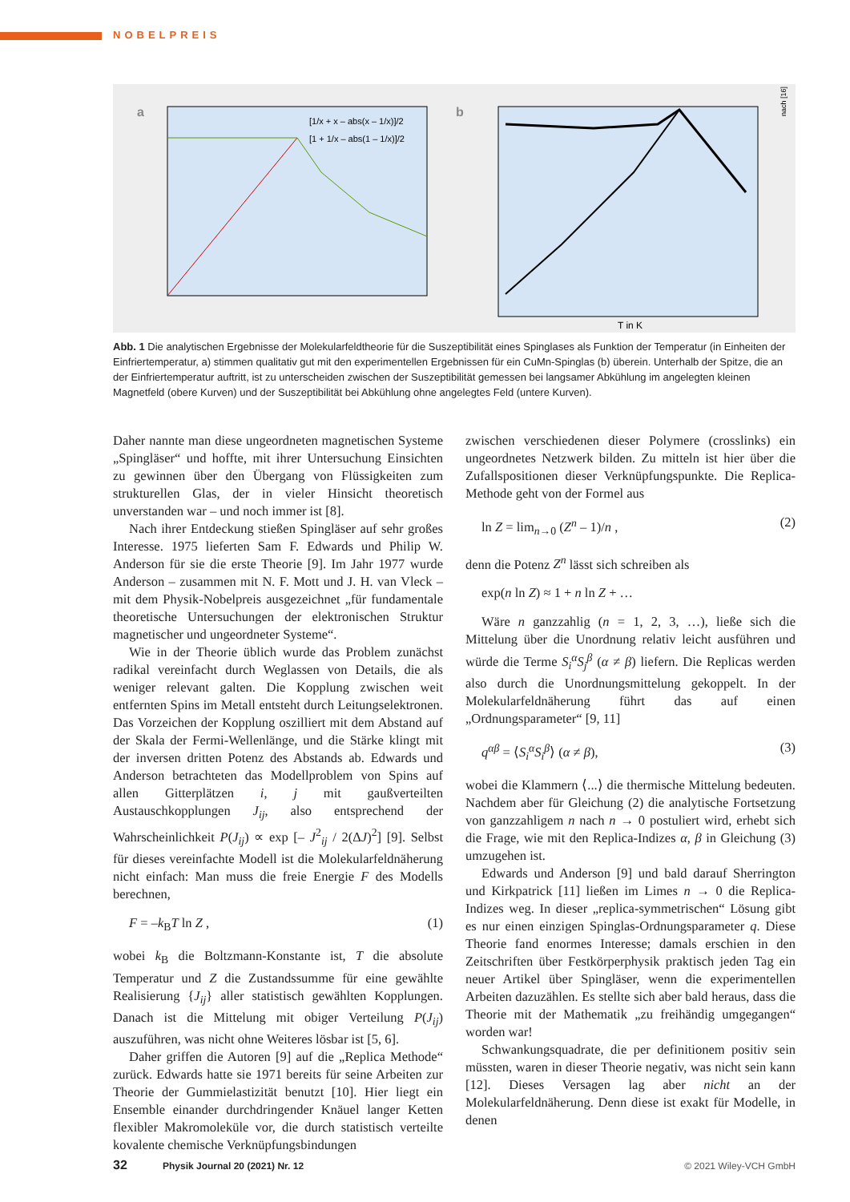NOBELPREIS
a
[1/x + x – abs(x – 1/x)]/2
[1 + 1/x – abs(1 – 1/x)]/2
b
T in K
nach [16]
Abb. 1 Die analytischen Ergebnisse der Molekularfeldtheorie für die Suszeptibilität eines Spinglases als Funktion der Temperatur (in Einheiten der Einfriertemperatur, a) stimmen qualitativ gut mit den experimentellen Ergebnissen für ein CuMn-Spinglas (b) überein. Unterhalb der Spitze, die an der Einfriertemperatur auftritt, ist zu unterscheiden zwischen der Suszeptibilität gemessen bei langsamer Abkühlung im angelegten kleinen Magnetfeld (obere Kurven) und der Suszeptibilität bei Abkühlung ohne angelegtes Feld (untere Kurven).
Daher nannte man diese ungeordneten magnetischen Systeme „Spingläser“ und hoffte, mit ihrer Untersuchung Einsichten zu gewinnen über den Übergang von Flüssigkeiten zum strukturellen Glas, der in vieler Hinsicht theoretisch unverstanden war – und noch immer ist [8].
Nach ihrer Entdeckung stießen Spingläser auf sehr großes Interesse. 1975 lieferten Sam F. Edwards und Philip W. Anderson für sie die erste Theorie [9]. Im Jahr 1977 wurde Anderson – zusammen mit N. F. Mott und J. H. van Vleck – mit dem Physik-Nobelpreis ausgezeichnet „für fundamentale theoretische Untersuchungen der elektronischen Struktur magnetischer und ungeordneter Systeme“.
Wie in der Theorie üblich wurde das Problem zunächst radikal vereinfacht durch Weglassen von Details, die als weniger relevant galten. Die Kopplung zwischen weit entfernten Spins im Metall entsteht durch Leitungselektronen. Das Vorzeichen der Kopplung oszilliert mit dem Abstand auf der Skala der Fermi-Wellenlänge, und die Stärke klingt mit der inversen dritten Potenz des Abstands ab. Edwards und Anderson betrachteten das Modellproblem von Spins auf allen Gitterplätzen i, j mit gaußverteilten Austauschkopplungen J<sub>ij</sub>, also entsprechend der Wahrscheinlichkeit P(J<sub>ij</sub>) ∝ exp [– J<sup>2</sup><sub>ij</sub> / 2(ΔJ)<sup>2</sup>] [9]. Selbst für dieses vereinfachte Modell ist die Molekularfeldnäherung nicht einfach: Man muss die freie Energie F des Modells berechnen,
F = –k<sub>B</sub>T ln Z , (1)
wobei k<sub>B</sub> die Boltzmann-Konstante ist, T die absolute Temperatur und Z die Zustandssumme für eine gewählte Realisierung {J<sub>ij</sub>} aller statistisch gewählten Kopplungen. Danach ist die Mittelung mit obiger Verteilung P(J<sub>ij</sub>) auszuführen, was nicht ohne Weiteres lösbar ist [5, 6].
Daher griffen die Autoren [9] auf die „Replica Methode“ zurück. Edwards hatte sie 1971 bereits für seine Arbeiten zur Theorie der Gummielastizität benutzt [10]. Hier liegt ein Ensemble einander durchdringender Knäuel langer Ketten flexibler Makromoleküle vor, die durch statistisch verteilte kovalente chemische Verknüpfungsbindungen
zwischen verschiedenen dieser Polymere (crosslinks) ein ungeordnetes Netzwerk bilden. Zu mitteln ist hier über die Zufallspositionen dieser Verknüpfungspunkte. Die Replica-Methode geht von der Formel aus
ln Z = lim<sub>n→0</sub> (Z<sup>n</sup> – 1)/n , (2)
denn die Potenz Z<sup>n</sup> lässt sich schreiben als
exp(n ln Z) ≈ 1 + n ln Z + …
Wäre n ganzzahlig (n = 1, 2, 3, …), ließe sich die Mittelung über die Unordnung relativ leicht ausführen und würde die Terme S<sub>i</sub><sup>α</sup>S<sub>j</sub><sup>β</sup> (α ≠ β) liefern. Die Replicas werden also durch die Unordnungsmittelung gekoppelt. In der Molekularfeldnäherung führt das auf einen „Ordnungsparameter“ [9, 11]
q<sup>αβ</sup> = ⟨S<sub>i</sub><sup>α</sup>S<sub>i</sub><sup>β</sup>⟩ (α ≠ β), (3)
wobei die Klammern ⟨...⟩ die thermische Mittelung bedeuten. Nachdem aber für Gleichung (2) die analytische Fortsetzung von ganzzahligem n nach n → 0 postuliert wird, erhebt sich die Frage, wie mit den Replica-Indizes α, β in Gleichung (3) umzugehen ist.
Edwards und Anderson [9] und bald darauf Sherrington und Kirkpatrick [11] ließen im Limes n → 0 die Replica-Indizes weg. In dieser „replica-symmetrischen“ Lösung gibt es nur einen einzigen Spinglas-Ordnungsparameter q. Diese Theorie fand enormes Interesse; damals erschien in den Zeitschriften über Festkörperphysik praktisch jeden Tag ein neuer Artikel über Spingläser, wenn die experimentellen Arbeiten dazuzählen. Es stellte sich aber bald heraus, dass die Theorie mit der Mathematik „zu freihändig umgegangen“ worden war!
Schwankungsquadrate, die per definitionem positiv sein müssten, waren in dieser Theorie negativ, was nicht sein kann [12]. Dieses Versagen lag aber nicht an der Molekularfeldnäherung. Denn diese ist exakt für Modelle, in denen
32 Physik Journal 20 (2021) Nr. 12 © 2021 Wiley-VCH GmbH